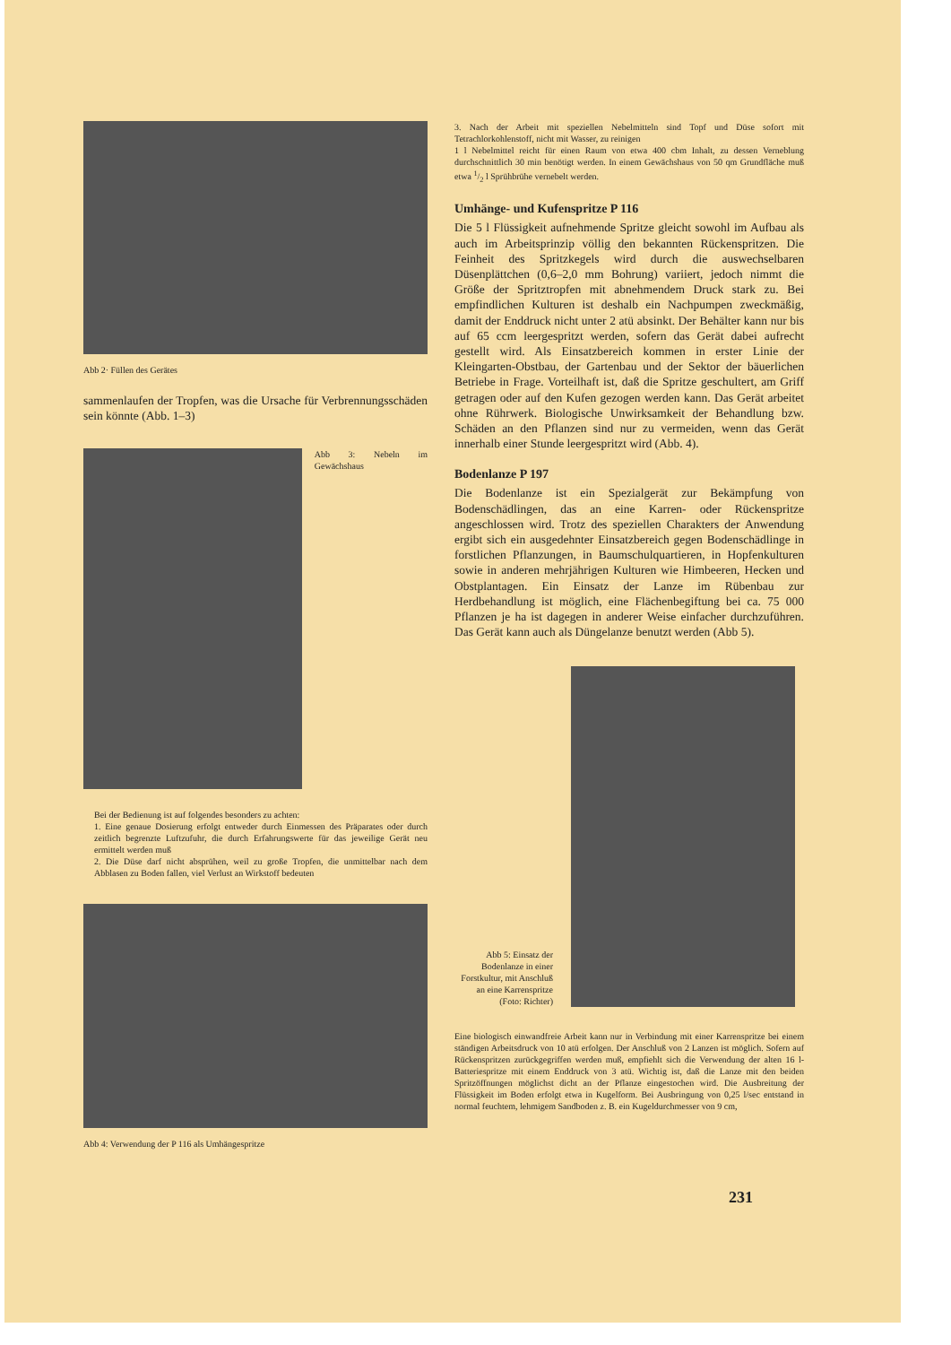Abb 2· Füllen des Gerätes
sammenlaufen der Tropfen, was die Ursache für Verbrennungs­schäden sein könnte (Abb. 1–3)
Abb 3: Nebeln im Gewächshaus
Bei der Bedienung ist auf folgendes besonders zu achten:
1. Eine genaue Dosierung erfolgt entweder durch Einmessen des Präparates oder durch zeitlich begrenzte Luftzufuhr, die durch Erfahrungswerte für das jeweilige Gerät neu ermittelt werden muß
2. Die Düse darf nicht absprühen, weil zu große Tropfen, die unmittelbar nach dem Abblasen zu Boden fallen, viel Verlust an Wirkstoff bedeuten
Abb 4: Verwendung der P 116 als Umhängespritze
3. Nach der Arbeit mit speziellen Nebelmitteln sind Topf und Düse sofort mit Tetrachlorkohlenstoff, nicht mit Wasser, zu reinigen
1 l Nebelmittel reicht für einen Raum von etwa 400 cbm Inhalt, zu dessen Verneblung durchschnittlich 30 min benötigt werden. In einem Gewächshaus von 50 qm Grundfläche muß etwa 1/2 l Sprühbrühe vernebelt werden.
Umhänge- und Kufenspritze P 116
Die 5 l Flüssigkeit aufnehmende Spritze gleicht sowohl im Aufbau als auch im Arbeitsprinzip völlig den bekannten Rückenspritzen. Die Feinheit des Spritzkegels wird durch die auswechselbaren Düsenplättchen (0,6–2,0 mm Bohrung) variiert, jedoch nimmt die Größe der Spritztropfen mit abnehmendem Druck stark zu. Bei empfindlichen Kulturen ist deshalb ein Nachpumpen zweckmäßig, damit der Enddruck nicht unter 2 atü absinkt. Der Behälter kann nur bis auf 65 ccm leergespritzt werden, sofern das Gerät dabei aufrecht gestellt wird. Als Einsatzbereich kommen in erster Linie der Kleingarten-Obstbau, der Gartenbau und der Sektor der bäuerlichen Betriebe in Frage. Vorteilhaft ist, daß die Spritze geschultert, am Griff getragen oder auf den Kufen gezogen werden kann. Das Gerät arbeitet ohne Rührwerk. Biologische Unwirksamkeit der Behandlung bzw. Schäden an den Pflanzen sind nur zu vermeiden, wenn das Gerät innerhalb einer Stunde leergespritzt wird (Abb. 4).
Bodenlanze P 197
Die Bodenlanze ist ein Spezialgerät zur Bekämpfung von Bodenschädlingen, das an eine Karren- oder Rückenspritze angeschlossen wird. Trotz des speziellen Charakters der Anwendung ergibt sich ein ausgedehnter Einsatzbereich gegen Bodenschädlinge in forstlichen Pflanzungen, in Baumschulquartieren, in Hopfenkulturen sowie in anderen mehrjährigen Kulturen wie Himbeeren, Hecken und Obstplantagen. Ein Einsatz der Lanze im Rübenbau zur Herdbehandlung ist möglich, eine Flächenbegiftung bei ca. 75 000 Pflanzen je ha ist dagegen in anderer Weise einfacher durchzuführen. Das Gerät kann auch als Düngelanze benutzt werden (Abb 5).
Abb 5: Einsatz der Bodenlanze in einer Forstkultur, mit Anschluß an eine Karrenspritze (Foto: Richter)
Eine biologisch einwandfreie Arbeit kann nur in Verbindung mit einer Karrenspritze bei einem ständigen Arbeitsdruck von 10 atü erfolgen. Der Anschluß von 2 Lanzen ist möglich. Sofern auf Rückenspritzen zurückgegriffen werden muß, empfiehlt sich die Verwendung der alten 16 l-Batteriespritze mit einem Enddruck von 3 atü. Wichtig ist, daß die Lanze mit den beiden Spritzöffnungen möglichst dicht an der Pflanze eingestochen wird. Die Ausbreitung der Flüssigkeit im Boden erfolgt etwa in Kugelform. Bei Ausbringung von 0,25 l/sec entstand in normal feuchtem, lehmigem Sandboden z. B. ein Kugeldurchmesser von 9 cm,
231